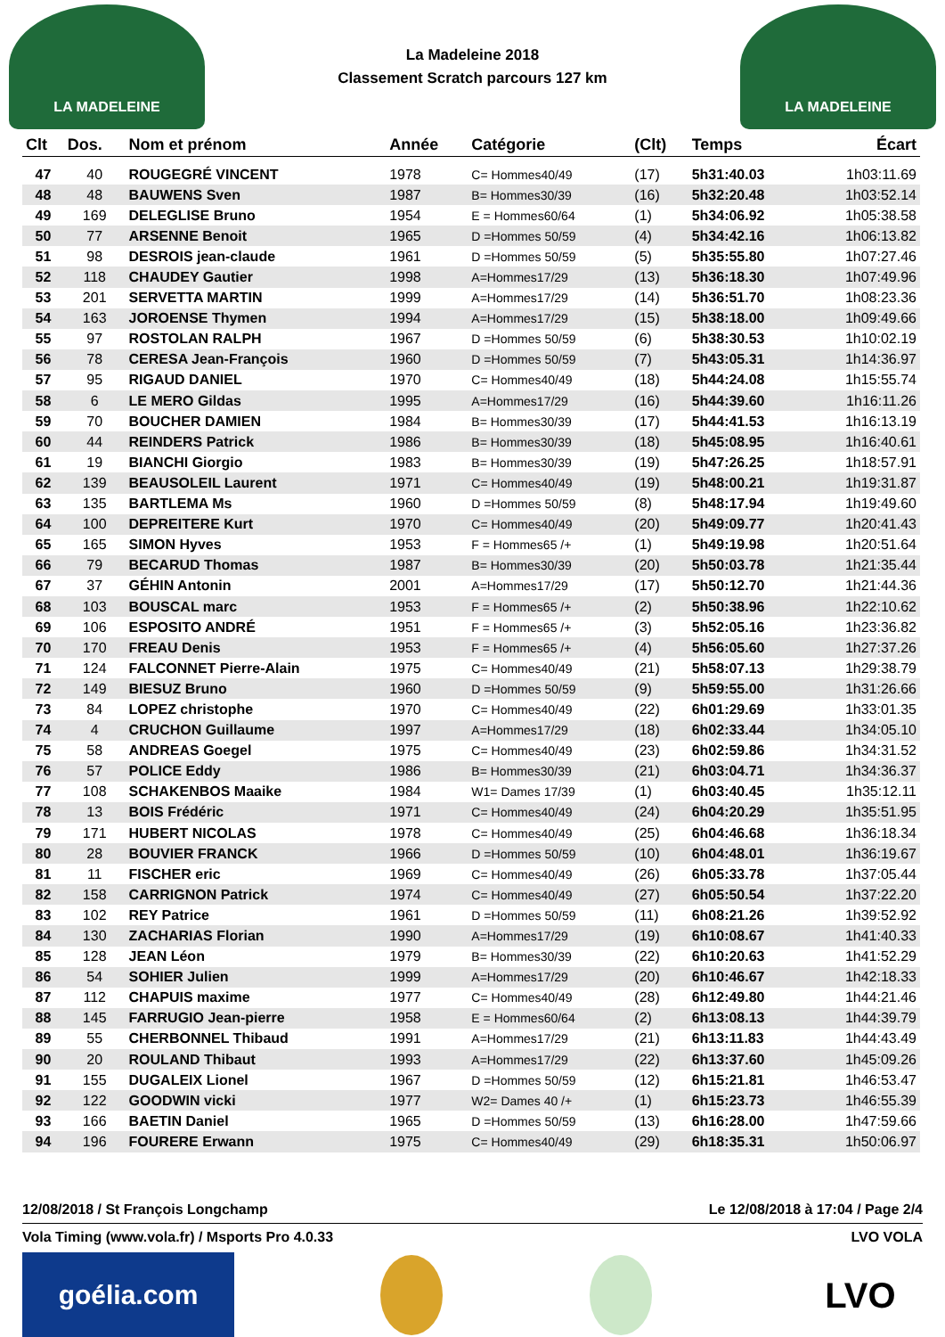LA MADELEINE
La Madeleine 2018
Classement Scratch parcours 127 km
LA MADELEINE
| Clt | Dos. | Nom et prénom | Année | Catégorie | (Clt) | Temps | Écart |
| --- | --- | --- | --- | --- | --- | --- | --- |
| 47 | 40 | ROUGEGRÉ VINCENT | 1978 | C= Hommes40/49 | (17) | 5h31:40.03 | 1h03:11.69 |
| 48 | 48 | BAUWENS Sven | 1987 | B= Hommes30/39 | (16) | 5h32:20.48 | 1h03:52.14 |
| 49 | 169 | DELEGLISE Bruno | 1954 | E = Hommes60/64 | (1) | 5h34:06.92 | 1h05:38.58 |
| 50 | 77 | ARSENNE Benoit | 1965 | D =Hommes 50/59 | (4) | 5h34:42.16 | 1h06:13.82 |
| 51 | 98 | DESROIS jean-claude | 1961 | D =Hommes 50/59 | (5) | 5h35:55.80 | 1h07:27.46 |
| 52 | 118 | CHAUDEY Gautier | 1998 | A=Hommes17/29 | (13) | 5h36:18.30 | 1h07:49.96 |
| 53 | 201 | SERVETTA MARTIN | 1999 | A=Hommes17/29 | (14) | 5h36:51.70 | 1h08:23.36 |
| 54 | 163 | JOROENSE Thymen | 1994 | A=Hommes17/29 | (15) | 5h38:18.00 | 1h09:49.66 |
| 55 | 97 | ROSTOLAN RALPH | 1967 | D =Hommes 50/59 | (6) | 5h38:30.53 | 1h10:02.19 |
| 56 | 78 | CERESA Jean-François | 1960 | D =Hommes 50/59 | (7) | 5h43:05.31 | 1h14:36.97 |
| 57 | 95 | RIGAUD DANIEL | 1970 | C= Hommes40/49 | (18) | 5h44:24.08 | 1h15:55.74 |
| 58 | 6 | LE MERO Gildas | 1995 | A=Hommes17/29 | (16) | 5h44:39.60 | 1h16:11.26 |
| 59 | 70 | BOUCHER DAMIEN | 1984 | B= Hommes30/39 | (17) | 5h44:41.53 | 1h16:13.19 |
| 60 | 44 | REINDERS Patrick | 1986 | B= Hommes30/39 | (18) | 5h45:08.95 | 1h16:40.61 |
| 61 | 19 | BIANCHI Giorgio | 1983 | B= Hommes30/39 | (19) | 5h47:26.25 | 1h18:57.91 |
| 62 | 139 | BEAUSOLEIL Laurent | 1971 | C= Hommes40/49 | (19) | 5h48:00.21 | 1h19:31.87 |
| 63 | 135 | BARTLEMA Ms | 1960 | D =Hommes 50/59 | (8) | 5h48:17.94 | 1h19:49.60 |
| 64 | 100 | DEPREITERE Kurt | 1970 | C= Hommes40/49 | (20) | 5h49:09.77 | 1h20:41.43 |
| 65 | 165 | SIMON Hyves | 1953 | F = Hommes65 /+ | (1) | 5h49:19.98 | 1h20:51.64 |
| 66 | 79 | BECARUD Thomas | 1987 | B= Hommes30/39 | (20) | 5h50:03.78 | 1h21:35.44 |
| 67 | 37 | GÉHIN Antonin | 2001 | A=Hommes17/29 | (17) | 5h50:12.70 | 1h21:44.36 |
| 68 | 103 | BOUSCAL marc | 1953 | F = Hommes65 /+ | (2) | 5h50:38.96 | 1h22:10.62 |
| 69 | 106 | ESPOSITO ANDRÉ | 1951 | F = Hommes65 /+ | (3) | 5h52:05.16 | 1h23:36.82 |
| 70 | 170 | FREAU Denis | 1953 | F = Hommes65 /+ | (4) | 5h56:05.60 | 1h27:37.26 |
| 71 | 124 | FALCONNET Pierre-Alain | 1975 | C= Hommes40/49 | (21) | 5h58:07.13 | 1h29:38.79 |
| 72 | 149 | BIESUZ Bruno | 1960 | D =Hommes 50/59 | (9) | 5h59:55.00 | 1h31:26.66 |
| 73 | 84 | LOPEZ christophe | 1970 | C= Hommes40/49 | (22) | 6h01:29.69 | 1h33:01.35 |
| 74 | 4 | CRUCHON Guillaume | 1997 | A=Hommes17/29 | (18) | 6h02:33.44 | 1h34:05.10 |
| 75 | 58 | ANDREAS Goegel | 1975 | C= Hommes40/49 | (23) | 6h02:59.86 | 1h34:31.52 |
| 76 | 57 | POLICE Eddy | 1986 | B= Hommes30/39 | (21) | 6h03:04.71 | 1h34:36.37 |
| 77 | 108 | SCHAKENBOS Maaike | 1984 | W1= Dames 17/39 | (1) | 6h03:40.45 | 1h35:12.11 |
| 78 | 13 | BOIS Frédéric | 1971 | C= Hommes40/49 | (24) | 6h04:20.29 | 1h35:51.95 |
| 79 | 171 | HUBERT NICOLAS | 1978 | C= Hommes40/49 | (25) | 6h04:46.68 | 1h36:18.34 |
| 80 | 28 | BOUVIER FRANCK | 1966 | D =Hommes 50/59 | (10) | 6h04:48.01 | 1h36:19.67 |
| 81 | 11 | FISCHER eric | 1969 | C= Hommes40/49 | (26) | 6h05:33.78 | 1h37:05.44 |
| 82 | 158 | CARRIGNON Patrick | 1974 | C= Hommes40/49 | (27) | 6h05:50.54 | 1h37:22.20 |
| 83 | 102 | REY Patrice | 1961 | D =Hommes 50/59 | (11) | 6h08:21.26 | 1h39:52.92 |
| 84 | 130 | ZACHARIAS Florian | 1990 | A=Hommes17/29 | (19) | 6h10:08.67 | 1h41:40.33 |
| 85 | 128 | JEAN Léon | 1979 | B= Hommes30/39 | (22) | 6h10:20.63 | 1h41:52.29 |
| 86 | 54 | SOHIER Julien | 1999 | A=Hommes17/29 | (20) | 6h10:46.67 | 1h42:18.33 |
| 87 | 112 | CHAPUIS maxime | 1977 | C= Hommes40/49 | (28) | 6h12:49.80 | 1h44:21.46 |
| 88 | 145 | FARRUGIO Jean-pierre | 1958 | E = Hommes60/64 | (2) | 6h13:08.13 | 1h44:39.79 |
| 89 | 55 | CHERBONNEL Thibaud | 1991 | A=Hommes17/29 | (21) | 6h13:11.83 | 1h44:43.49 |
| 90 | 20 | ROULAND Thibaut | 1993 | A=Hommes17/29 | (22) | 6h13:37.60 | 1h45:09.26 |
| 91 | 155 | DUGALEIX Lionel | 1967 | D =Hommes 50/59 | (12) | 6h15:21.81 | 1h46:53.47 |
| 92 | 122 | GOODWIN vicki | 1977 | W2= Dames 40 /+ | (1) | 6h15:23.73 | 1h46:55.39 |
| 93 | 166 | BAETIN Daniel | 1965 | D =Hommes 50/59 | (13) | 6h16:28.00 | 1h47:59.66 |
| 94 | 196 | FOURERE Erwann | 1975 | C= Hommes40/49 | (29) | 6h18:35.31 | 1h50:06.97 |
12/08/2018 / St François Longchamp Le 12/08/2018 à 17:04 / Page 2/4
Vola Timing (www.vola.fr) / Msports Pro 4.0.33 LVO VOLA
goélia.com
LVO